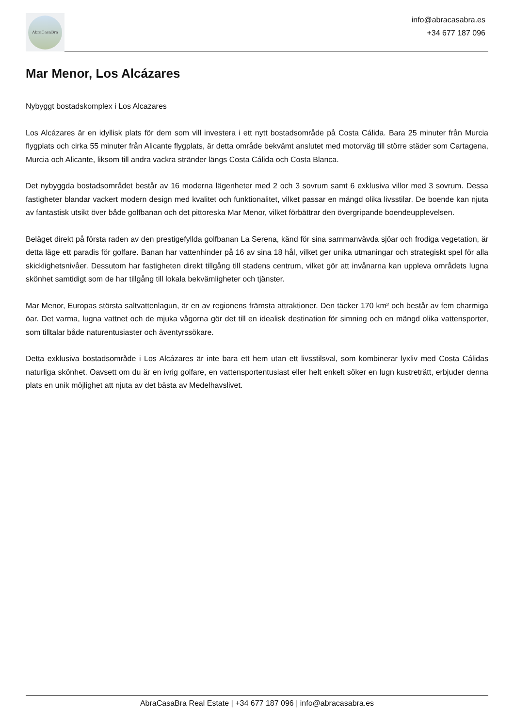AbraCasaBra
info@abracasabra.es
+34 677 187 096
Mar Menor, Los Alcázares
Nybyggt bostadskomplex i Los Alcazares
Los Alcázares är en idyllisk plats för dem som vill investera i ett nytt bostadsområde på Costa Cálida. Bara 25 minuter från Murcia flygplats och cirka 55 minuter från Alicante flygplats, är detta område bekvämt anslutet med motorväg till större städer som Cartagena, Murcia och Alicante, liksom till andra vackra stränder längs Costa Cálida och Costa Blanca.
Det nybyggda bostadsområdet består av 16 moderna lägenheter med 2 och 3 sovrum samt 6 exklusiva villor med 3 sovrum. Dessa fastigheter blandar vackert modern design med kvalitet och funktionalitet, vilket passar en mängd olika livsstilar. De boende kan njuta av fantastisk utsikt över både golfbanan och det pittoreska Mar Menor, vilket förbättrar den övergripande boendeupplevelsen.
Beläget direkt på första raden av den prestigefyllda golfbanan La Serena, känd för sina sammanvävda sjöar och frodiga vegetation, är detta läge ett paradis för golfare. Banan har vattenhinder på 16 av sina 18 hål, vilket ger unika utmaningar och strategiskt spel för alla skicklighetsnivåer. Dessutom har fastigheten direkt tillgång till stadens centrum, vilket gör att invånarna kan uppleva områdets lugna skönhet samtidigt som de har tillgång till lokala bekvämligheter och tjänster.
Mar Menor, Europas största saltvattenlagun, är en av regionens främsta attraktioner. Den täcker 170 km² och består av fem charmiga öar. Det varma, lugna vattnet och de mjuka vågorna gör det till en idealisk destination för simning och en mängd olika vattensporter, som tilltalar både naturentusiaster och äventyrssökare.
Detta exklusiva bostadsområde i Los Alcázares är inte bara ett hem utan ett livsstilsval, som kombinerar lyxliv med Costa Cálidas naturliga skönhet. Oavsett om du är en ivrig golfare, en vattensportentusiast eller helt enkelt söker en lugn kustreträtt, erbjuder denna plats en unik möjlighet att njuta av det bästa av Medelhavslivet.
AbraCasaBra Real Estate | +34 677 187 096 | info@abracasabra.es